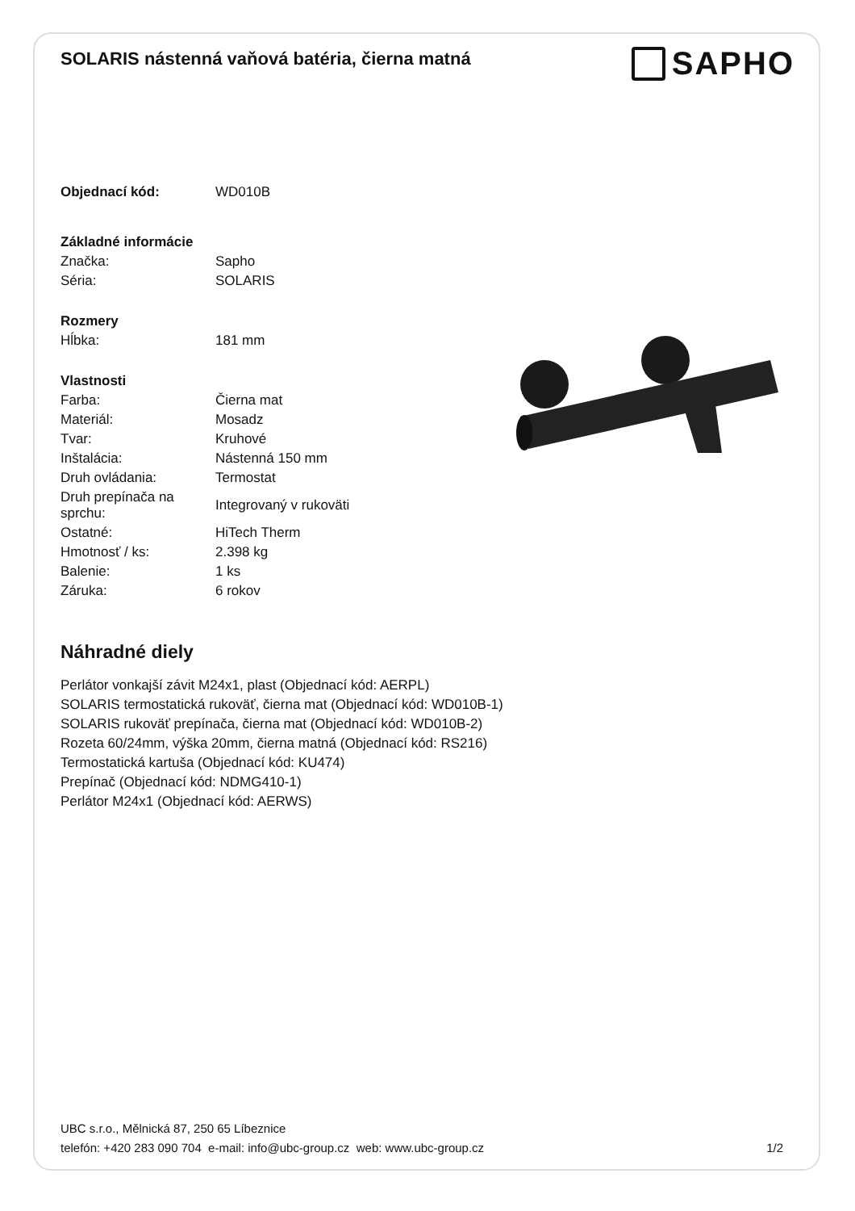SOLARIS nástenná vaňová batéria, čierna matná
SAPHO
| Objednací kód: | WD010B |
| Základné informácie | |
| Značka: | Sapho |
| Séria: | SOLARIS |
| Rozmery | |
| Hĺbka: | 181 mm |
| Vlastnosti | |
| Farba: | Čierna mat |
| Materiál: | Mosadz |
| Tvar: | Kruhové |
| Inštalácia: | Nástenná 150 mm |
| Druh ovládania: | Termostat |
| Druh prepínača na sprchu: | Integrovaný v rukoväti |
| Ostatné: | HiTech Therm |
| Hmotnosť / ks: | 2.398 kg |
| Balenie: | 1 ks |
| Záruka: | 6 rokov |
Náhradné diely
Perlátor vonkajší závit M24x1, plast (Objednací kód: AERPL)
SOLARIS termostatická rukoväť, čierna mat (Objednací kód: WD010B-1)
SOLARIS rukoväť prepínača, čierna mat (Objednací kód: WD010B-2)
Rozeta 60/24mm, výška 20mm, čierna matná (Objednací kód: RS216)
Termostatická kartuša (Objednací kód: KU474)
Prepínač (Objednací kód: NDMG410-1)
Perlátor M24x1 (Objednací kód: AERWS)
UBC s.r.o., Mělnická 87, 250 65 Líbeznice
telefón: +420 283 090 704 e-mail: info@ubc-group.cz web: www.ubc-group.cz
1/2